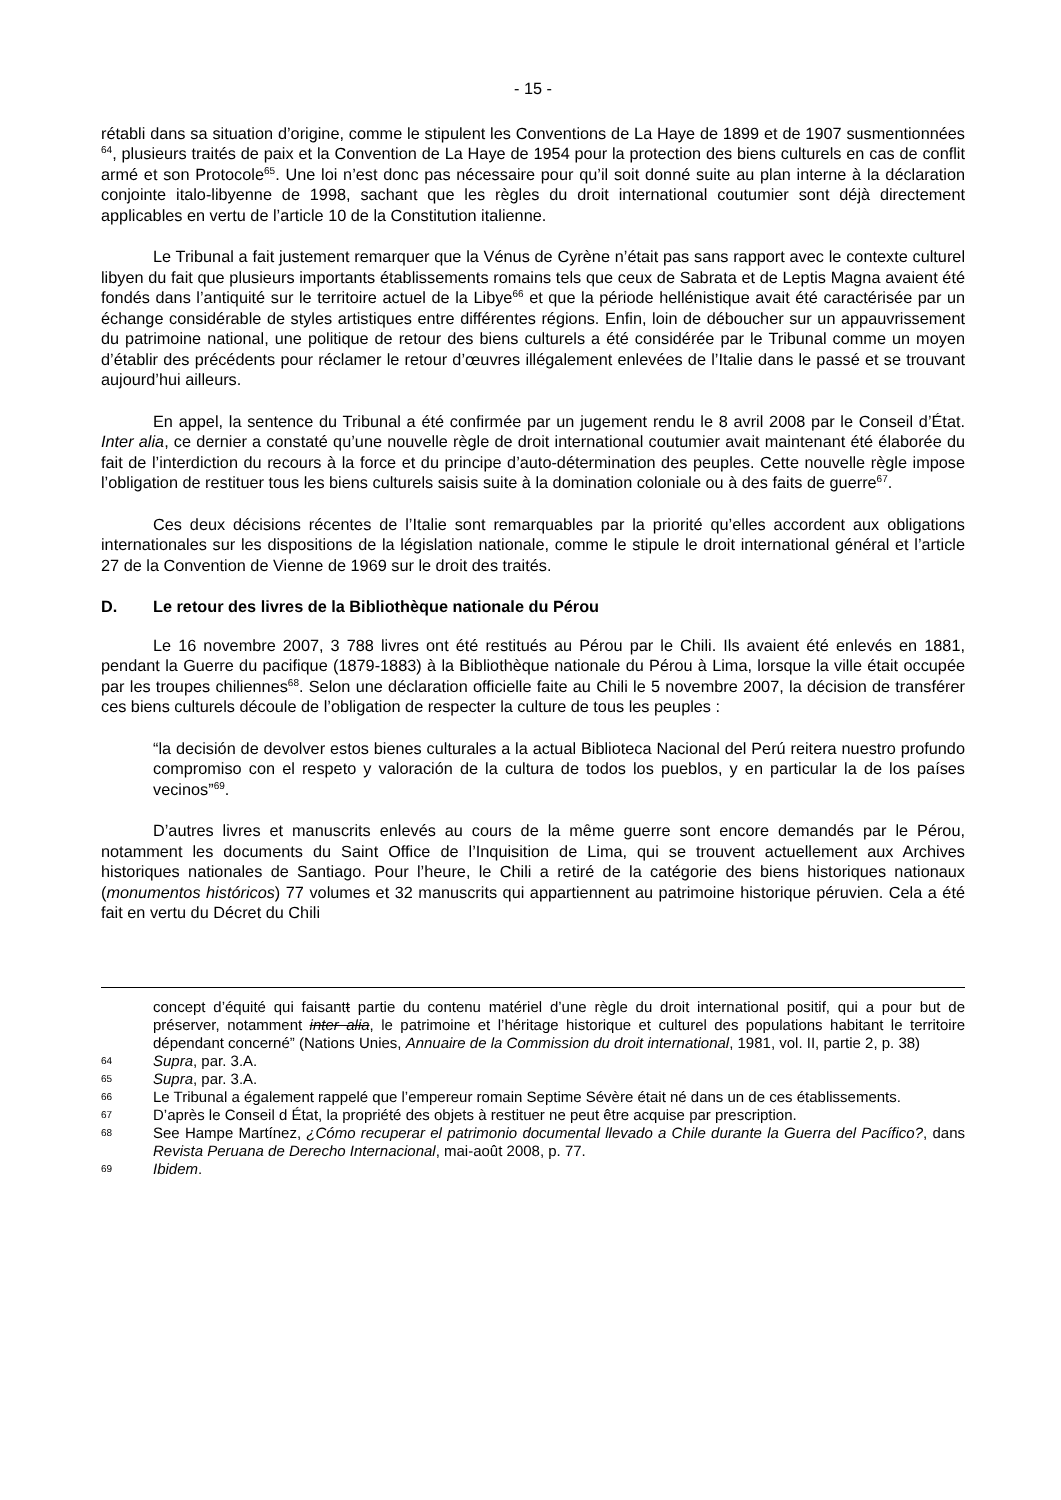- 15 -
rétabli dans sa situation d’origine, comme le stipulent les Conventions de La Haye de 1899 et de 1907 susmentionnées <sup>64</sup>, plusieurs traités de paix et la Convention de La Haye de 1954 pour la protection des biens culturels en cas de conflit armé et son Protocole<sup>65</sup>. Une loi n’est donc pas nécessaire pour qu’il soit donné suite au plan interne à la déclaration conjointe italo-libyenne de 1998, sachant que les règles du droit international coutumier sont déjà directement applicables en vertu de l’article 10 de la Constitution italienne.
Le Tribunal a fait justement remarquer que la Vénus de Cyrène n’était pas sans rapport avec le contexte culturel libyen du fait que plusieurs importants établissements romains tels que ceux de Sabrata et de Leptis Magna avaient été fondés dans l’antiquité sur le territoire actuel de la Libye<sup>66</sup> et que la période hellénistique avait été caractérisée par un échange considérable de styles artistiques entre différentes régions. Enfin, loin de déboucher sur un appauvrissement du patrimoine national, une politique de retour des biens culturels a été considérée par le Tribunal comme un moyen d’établir des précédents pour réclamer le retour d’œuvres illégalement enlevées de l’Italie dans le passé et se trouvant aujourd’hui ailleurs.
En appel, la sentence du Tribunal a été confirmée par un jugement rendu le 8 avril 2008 par le Conseil d’État. Inter alia, ce dernier a constaté qu’une nouvelle règle de droit international coutumier avait maintenant été élaborée du fait de l’interdiction du recours à la force et du principe d’auto-détermination des peuples. Cette nouvelle règle impose l’obligation de restituer tous les biens culturels saisis suite à la domination coloniale ou à des faits de guerre<sup>67</sup>.
Ces deux décisions récentes de l’Italie sont remarquables par la priorité qu’elles accordent aux obligations internationales sur les dispositions de la législation nationale, comme le stipule le droit international général et l’article 27 de la Convention de Vienne de 1969 sur le droit des traités.
D. Le retour des livres de la Bibliothèque nationale du Pérou
Le 16 novembre 2007, 3 788 livres ont été restitués au Pérou par le Chili. Ils avaient été enlevés en 1881, pendant la Guerre du pacifique (1879-1883) à la Bibliothèque nationale du Pérou à Lima, lorsque la ville était occupée par les troupes chiliennes<sup>68</sup>. Selon une déclaration officielle faite au Chili le 5 novembre 2007, la décision de transférer ces biens culturels découle de l’obligation de respecter la culture de tous les peuples :
“la decisión de devolver estos bienes culturales a la actual Biblioteca Nacional del Perú reitera nuestro profundo compromiso con el respeto y valoración de la cultura de todos los pueblos, y en particular la de los países vecinos”<sup>69</sup>.
D’autres livres et manuscrits enlevés au cours de la même guerre sont encore demandés par le Pérou, notamment les documents du Saint Office de l’Inquisition de Lima, qui se trouvent actuellement aux Archives historiques nationales de Santiago. Pour l’heure, le Chili a retiré de la catégorie des biens historiques nationaux (monumentos históricos) 77 volumes et 32 manuscrits qui appartiennent au patrimoine historique péruvien. Cela a été fait en vertu du Décret du Chili
concept d’équité qui faisantt partie du contenu matériel d’une règle du droit international positif, qui a pour but de préserver, notamment inter alia, le patrimoine et l’héritage historique et culturel des populations habitant le territoire dépendant concerné” (Nations Unies, Annuaire de la Commission du droit international, 1981, vol. II, partie 2, p. 38)
64
Supra, par. 3.A.
65
Supra, par. 3.A.
66
Le Tribunal a également rappelé que l’empereur romain Septime Sévère était né dans un de ces établissements.
67
D’après le Conseil d État, la propriété des objets à restituer ne peut être acquise par prescription.
68
See Hampe Martínez, ¿Cómo recuperar el patrimonio documental llevado a Chile durante la Guerra del Pacífico?, dans Revista Peruana de Derecho Internacional, mai-août 2008, p. 77.
69
Ibidem.